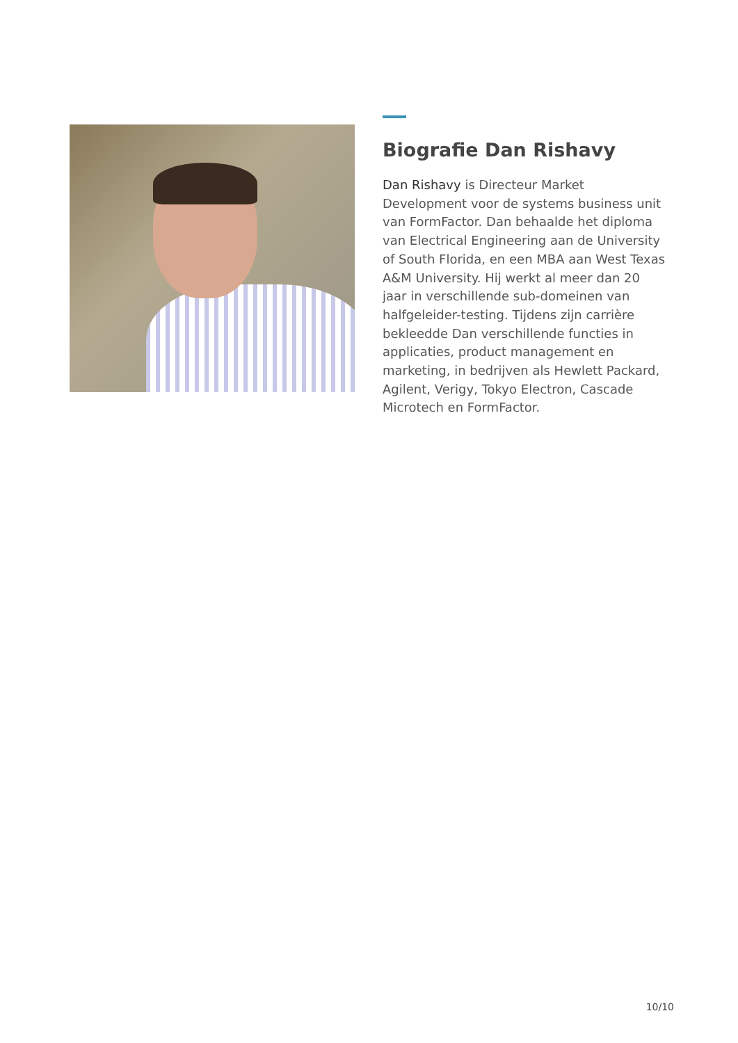Biografie Dan Rishavy
Dan Rishavy is Directeur Market Development voor de systems business unit van FormFactor. Dan behaalde het diploma van Electrical Engineering aan de University of South Florida, en een MBA aan West Texas A&M University. Hij werkt al meer dan 20 jaar in verschillende sub-domeinen van halfgeleider-testing. Tijdens zijn carrière bekleedde Dan verschillende functies in applicaties, product management en marketing, in bedrijven als Hewlett Packard, Agilent, Verigy, Tokyo Electron, Cascade Microtech en FormFactor.
10/10